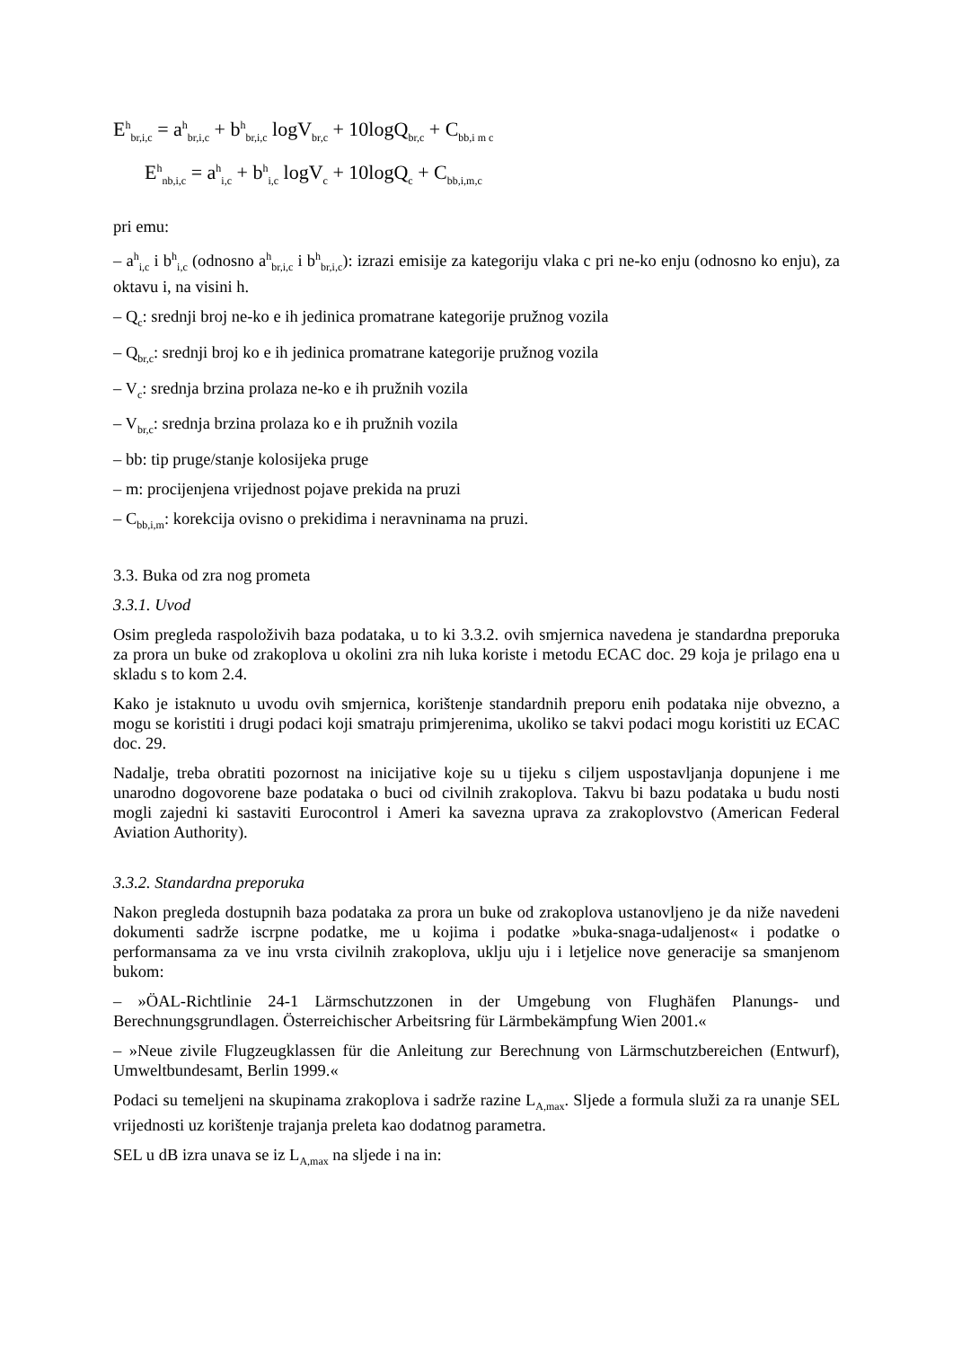E<sup>h</sup><sub>br,i,c</sub> = a<sup>h</sup><sub>br,i,c</sub> + b<sup>h</sup><sub>br,i,c</sub> logV<sub>br,c</sub> + 10logQ<sub>br,c</sub> + C<sub>bb,i m c</sub>
E<sup>h</sup><sub>nb,i,c</sub> = a<sup>h</sup><sub>i,c</sub> + b<sup>h</sup><sub>i,c</sub> logV<sub>c</sub> + 10logQ<sub>c</sub> + C<sub>bb,i,m,c</sub>
pri emu:
– a<sup>h</sup><sub>i,c</sub> i b<sup>h</sup><sub>i,c</sub> (odnosno a<sup>h</sup><sub>br,i,c</sub> i b<sup>h</sup><sub>br,i,c</sub>): izrazi emisije za kategoriju vlaka c pri ne-ko enju (odnosno ko enju), za oktavu i, na visini h.
– Q<sub>c</sub>: srednji broj ne-ko e ih jedinica promatrane kategorije pružnog vozila
– Q<sub>br,c</sub>: srednji broj ko e ih jedinica promatrane kategorije pružnog vozila
– V<sub>c</sub>: srednja brzina prolaza ne-ko e ih pružnih vozila
– V<sub>br,c</sub>: srednja brzina prolaza ko e ih pružnih vozila
– bb: tip pruge/stanje kolosijeka pruge
– m: procijenjena vrijednost pojave prekida na pruzi
– C<sub>bb,i,m</sub>: korekcija ovisno o prekidima i neravninama na pruzi.
3.3. Buka od zra nog prometa
3.3.1. Uvod
Osim pregleda raspoloživih baza podataka, u to ki 3.3.2. ovih smjernica navedena je standardna preporuka za prora un buke od zrakoplova u okolini zra nih luka koriste i metodu ECAC doc. 29 koja je prilago ena u skladu s to kom 2.4.
Kako je istaknuto u uvodu ovih smjernica, korištenje standardnih preporu enih podataka nije obvezno, a mogu se koristiti i drugi podaci koji smatraju primjerenima, ukoliko se takvi podaci mogu koristiti uz ECAC doc. 29.
Nadalje, treba obratiti pozornost na inicijative koje su u tijeku s ciljem uspostavljanja dopunjene i me unarodno dogovorene baze podataka o buci od civilnih zrakoplova. Takvu bi bazu podataka u budu nosti mogli zajedni ki sastaviti Eurocontrol i Ameri ka savezna uprava za zrakoplovstvo (American Federal Aviation Authority).
3.3.2. Standardna preporuka
Nakon pregleda dostupnih baza podataka za prora un buke od zrakoplova ustanovljeno je da niže navedeni dokumenti sadrže iscrpne podatke, me u kojima i podatke »buka-snaga-udaljenost« i podatke o performansama za ve inu vrsta civilnih zrakoplova, uklju uju i i letjelice nove generacije sa smanjenom bukom:
– »ÖAL-Richtlinie 24-1 Lärmschutzzonen in der Umgebung von Flughäfen Planungs- und Berechnungsgrundlagen. Österreichischer Arbeitsring für Lärmbekämpfung Wien 2001.«
– »Neue zivile Flugzeugklassen für die Anleitung zur Berechnung von Lärmschutzbereichen (Entwurf), Umweltbundesamt, Berlin 1999.«
Podaci su temeljeni na skupinama zrakoplova i sadrže razine L<sub>A,max</sub>. Sljede a formula služi za ra unanje SEL vrijednosti uz korištenje trajanja preleta kao dodatnog parametra.
SEL u dB izra unava se iz L<sub>A,max</sub> na sljede i na in: